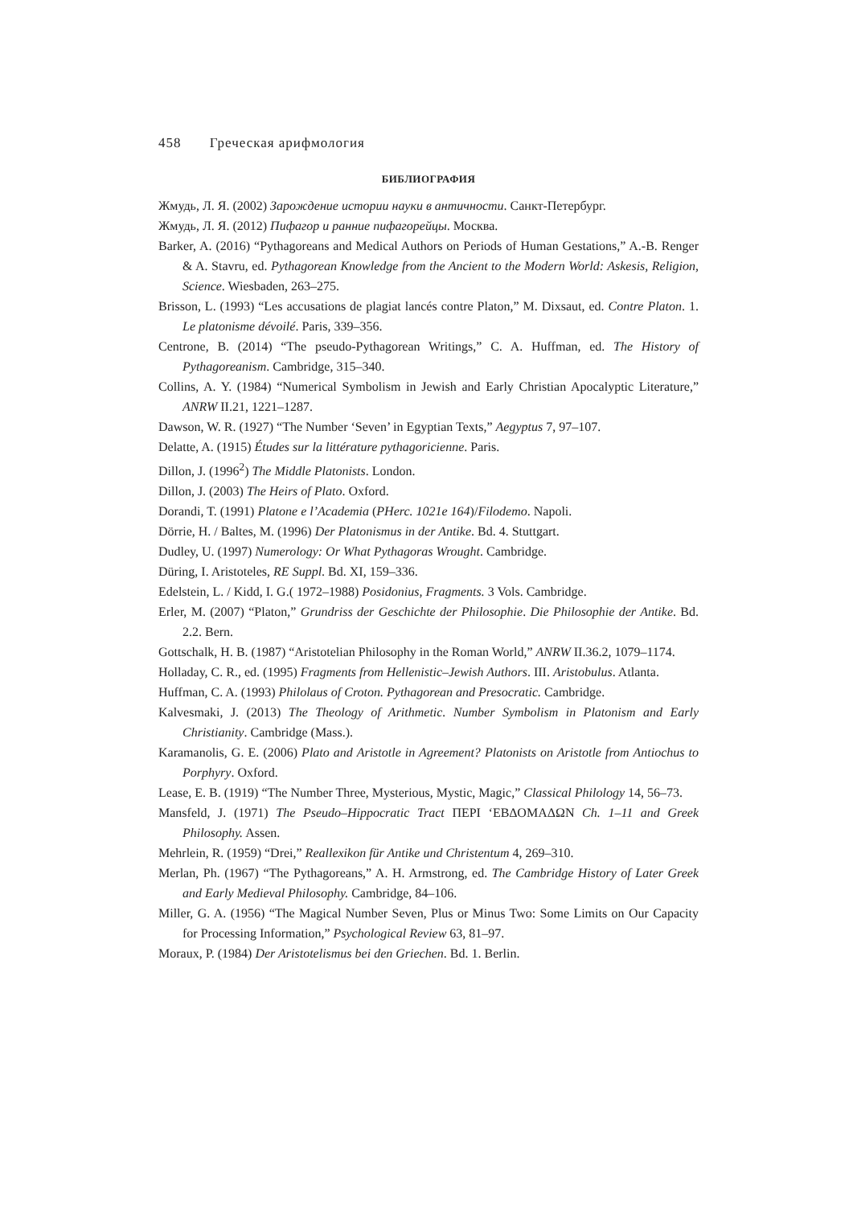458 Греческая арифмология
БИБЛИОГРАФИЯ
Жмудь, Л. Я. (2002) Зарождение истории науки в античности. Санкт-Петербург.
Жмудь, Л. Я. (2012) Пифагор и ранние пифагорейцы. Москва.
Barker, A. (2016) “Pythagoreans and Medical Authors on Periods of Human Gestations,” A.-B. Renger & A. Stavru, ed. Pythagorean Knowledge from the Ancient to the Modern World: Askesis, Religion, Science. Wiesbaden, 263–275.
Brisson, L. (1993) “Les accusations de plagiat lancés contre Platon,” M. Dixsaut, ed. Contre Platon. 1. Le platonisme dévoilé. Paris, 339–356.
Centrone, B. (2014) “The pseudo-Pythagorean Writings,” C. A. Huffman, ed. The History of Pythagoreanism. Cambridge, 315–340.
Collins, A. Y. (1984) “Numerical Symbolism in Jewish and Early Christian Apocalyptic Literature,” ANRW II.21, 1221–1287.
Dawson, W. R. (1927) “The Number ‘Seven’ in Egyptian Texts,” Aegyptus 7, 97–107.
Delatte, A. (1915) Études sur la littérature pythagoricienne. Paris.
Dillon, J. (1996<sup>2</sup>) The Middle Platonists. London.
Dillon, J. (2003) The Heirs of Plato. Oxford.
Dorandi, T. (1991) Platone e l’Academia (PHerc. 1021e 164)/Filodemo. Napoli.
Dörrie, H. / Baltes, M. (1996) Der Platonismus in der Antike. Bd. 4. Stuttgart.
Dudley, U. (1997) Numerology: Or What Pythagoras Wrought. Cambridge.
Düring, I. Aristoteles, RE Suppl. Bd. XI, 159–336.
Edelstein, L. / Kidd, I. G.( 1972–1988) Posidonius, Fragments. 3 Vols. Cambridge.
Erler, M. (2007) “Platon,” Grundriss der Geschichte der Philosophie. Die Philosophie der Antike. Bd. 2.2. Bern.
Gottschalk, H. B. (1987) “Aristotelian Philosophy in the Roman World,” ANRW II.36.2, 1079–1174.
Holladay, C. R., ed. (1995) Fragments from Hellenistic–Jewish Authors. III. Aristobulus. Atlanta.
Huffman, C. A. (1993) Philolaus of Croton. Pythagorean and Presocratic. Cambridge.
Kalvesmaki, J. (2013) The Theology of Arithmetic. Number Symbolism in Platonism and Early Christianity. Cambridge (Mass.).
Karamanolis, G. E. (2006) Plato and Aristotle in Agreement? Platonists on Aristotle from Antiochus to Porphyry. Oxford.
Lease, E. B. (1919) “The Number Three, Mysterious, Mystic, Magic,” Classical Philology 14, 56–73.
Mansfeld, J. (1971) The Pseudo–Hippocratic Tract ΠΕΡΙ ‘ΕΒΔΟΜΑΔΩΝ Ch. 1–11 and Greek Philosophy. Assen.
Mehrlein, R. (1959) “Drei,” Reallexikon für Antike und Christentum 4, 269–310.
Merlan, Ph. (1967) “The Pythagoreans,” A. H. Armstrong, ed. The Cambridge History of Later Greek and Early Medieval Philosophy. Cambridge, 84–106.
Miller, G. A. (1956) “The Magical Number Seven, Plus or Minus Two: Some Limits on Our Capacity for Processing Information,” Psychological Review 63, 81–97.
Moraux, P. (1984) Der Aristotelismus bei den Griechen. Bd. 1. Berlin.